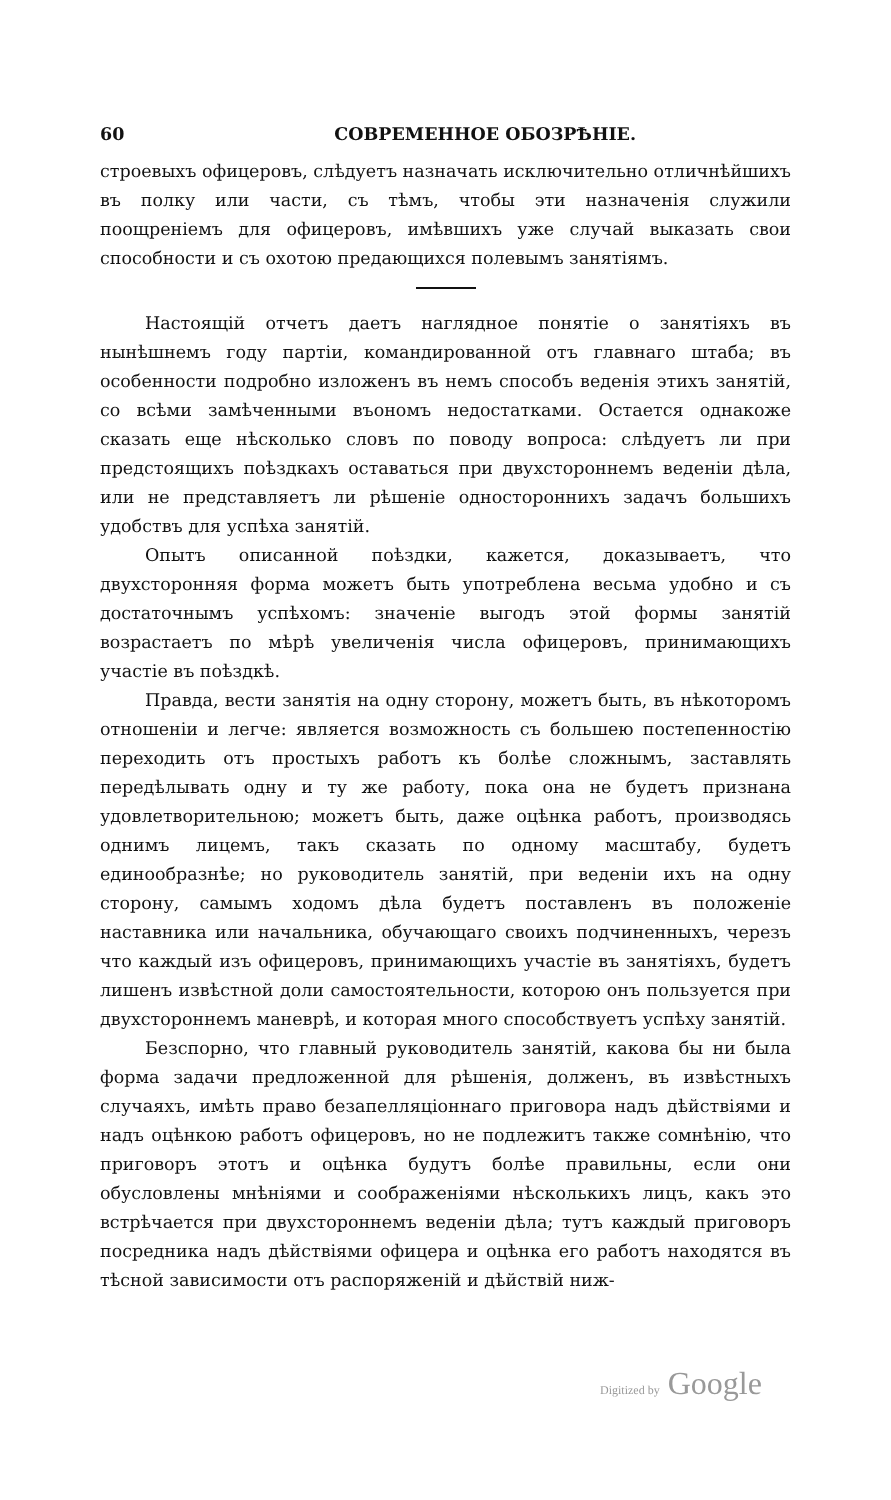60 СОВРЕМЕННОЕ ОБОЗРѢНІЕ.
строевыхъ офицеровъ, слѣдуетъ назначать исключительно отличнѣйшихъ въ полку или части, съ тѣмъ, чтобы эти назначенія служили поощреніемъ для офицеровъ, имѣвшихъ уже случай выказать свои способности и съ охотою предающихся полевымъ занятіямъ.
Настоящій отчетъ даетъ наглядное понятіе о занятіяхъ въ нынѣшнемъ году партіи, командированной отъ главнаго штаба; въ особенности подробно изложенъ въ немъ способъ веденія этихъ занятій, со всѣми замѣченными въономъ недостатками. Остается однакоже сказать еще нѣсколько словъ по поводу вопроса: слѣдуетъ ли при предстоящихъ поѣздкахъ оставаться при двухстороннемъ веденіи дѣла, или не представляетъ ли рѣшеніе одностороннихъ задачъ большихъ удобствъ для успѣха занятій.
Опытъ описанной поѣздки, кажется, доказываетъ, что двухсторонняя форма можетъ быть употреблена весьма удобно и съ достаточнымъ успѣхомъ: значеніе выгодъ этой формы занятій возрастаетъ по мѣрѣ увеличенія числа офицеровъ, принимающихъ участіе въ поѣздкѣ.
Правда, вести занятія на одну сторону, можетъ быть, въ нѣкоторомъ отношеніи и легче: является возможность съ большею постепенностію переходить отъ простыхъ работъ къ болѣе сложнымъ, заставлять передѣлывать одну и ту же работу, пока она не будетъ признана удовлетворительною; можетъ быть, даже оцѣнка работъ, производясь однимъ лицемъ, такъ сказать по одному масштабу, будетъ единообразнѣе; но руководитель занятій, при веденіи ихъ на одну сторону, самымъ ходомъ дѣла будетъ поставленъ въ положеніе наставника или начальника, обучающаго своихъ подчиненныхъ, черезъ что каждый изъ офицеровъ, принимающихъ участіе въ занятіяхъ, будетъ лишенъ извѣстной доли самостоятельности, которою онъ пользуется при двухстороннемъ маневрѣ, и которая много способствуетъ успѣху занятій.
Безспорно, что главный руководитель занятій, какова бы ни была форма задачи предложенной для рѣшенія, долженъ, въ извѣстныхъ случаяхъ, имѣть право безапелляціоннаго приговора надъ дѣйствіями и надъ оцѣнкою работъ офицеровъ, но не подлежитъ также сомнѣнію, что приговоръ этотъ и оцѣнка будутъ болѣе правильны, если они обусловлены мнѣніями и соображеніями нѣсколькихъ лицъ, какъ это встрѣчается при двухстороннемъ веденіи дѣла; тутъ каждый приговоръ посредника надъ дѣйствіями офицера и оцѣнка его работъ находятся въ тѣсной зависимости отъ распоряженій и дѣйствій ниж-
Digitized by Google